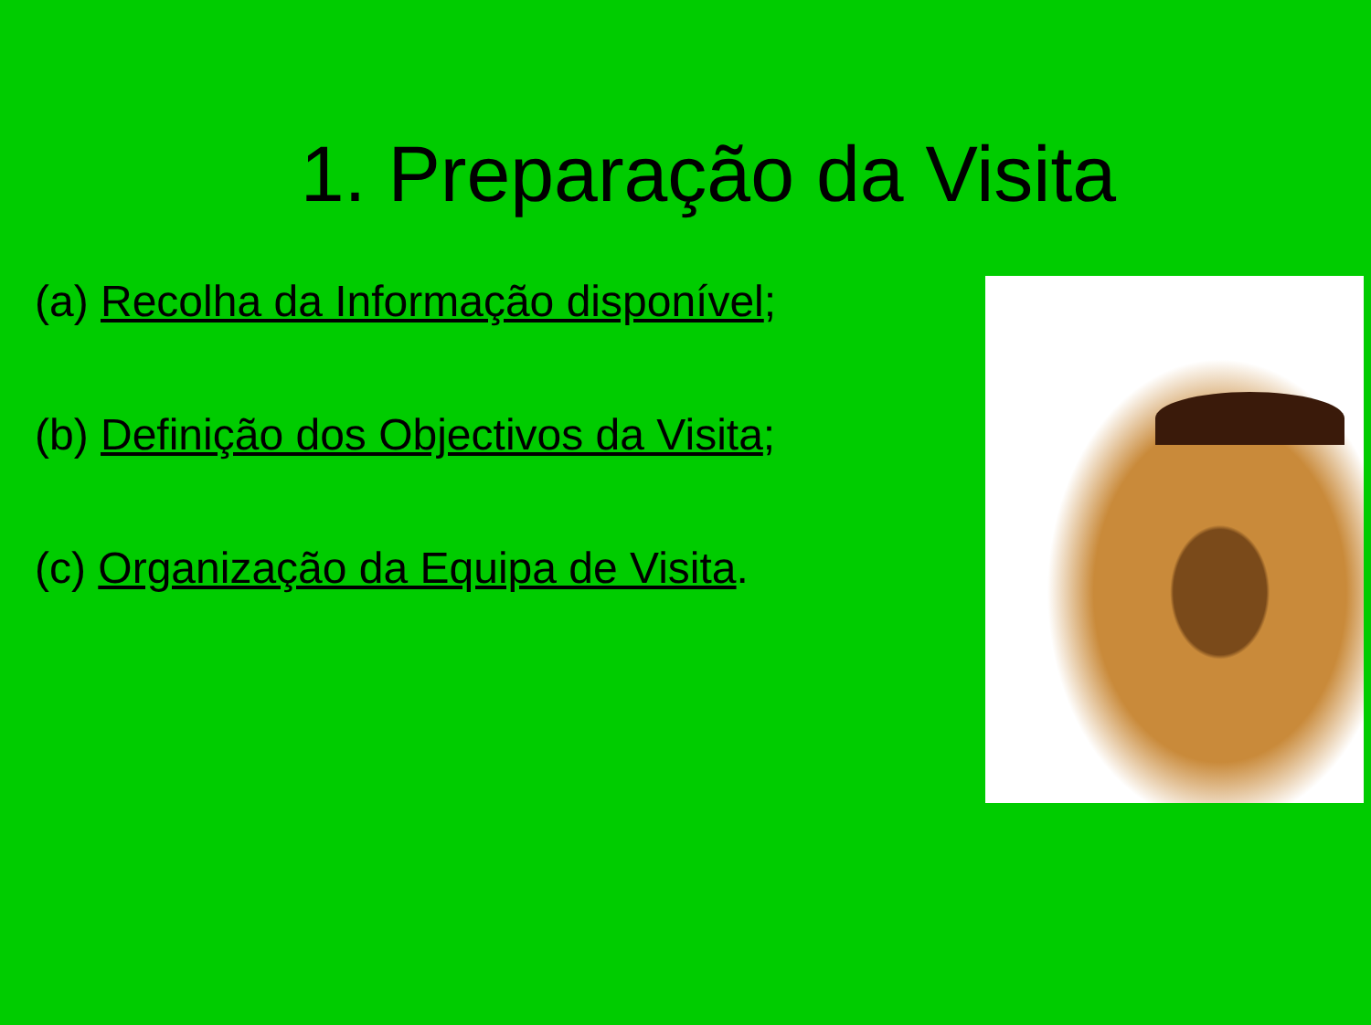1. Preparação da Visita
(a) Recolha da Informação disponível;
(b) Definição dos Objectivos da Visita;
(c) Organização da Equipa de Visita.